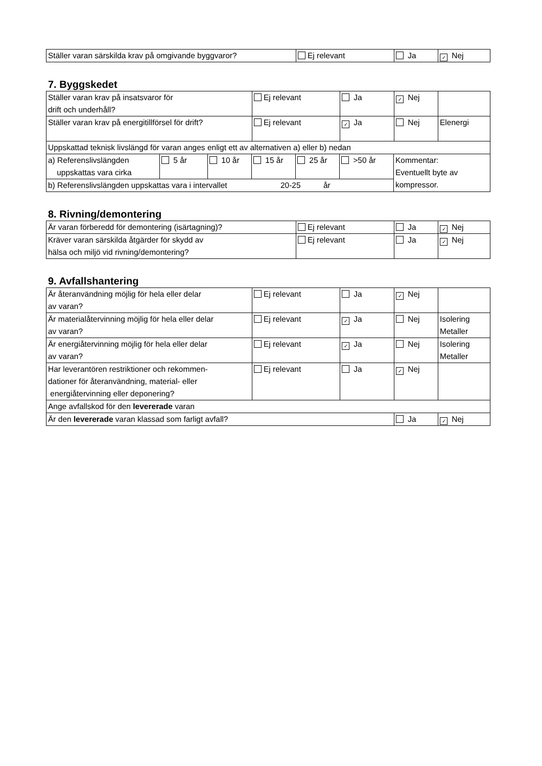| Ställer varan särskilda krav på omgivande byggvaror? | Ej relevant | Ja | ✓ Nej |
7. Byggskedet
| Ställer varan krav på insatsvaror för drift och underhåll? | Ej relevant | Ja | ✓ Nej | |
| Ställer varan krav på energitillförsel för drift? | Ej relevant | ✓ Ja | Nej | Elenergi |
| Uppskattad teknisk livslängd för varan anges enligt ett av alternativen a) eller b) nedan | | | | |
| a) Referenslivslängden uppskattas vara cirka | 5 år | 10 år | 15 år | 25 år | >50 år | Kommentar: Eventuellt byte av kompressor. |
| b) Referenslivslängden uppskattas vara i intervallet 20-25 år | | | | | | |
8. Rivning/demontering
| Är varan förberedd för demontering (isärtagning)? | Ej relevant | Ja | ✓ Nej |
| Kräver varan särskilda åtgärder för skydd av hälsa och miljö vid rivning/demontering? | Ej relevant | Ja | ✓ Nej |
9. Avfallshantering
| Är återanvändning möjlig för hela eller delar av varan? | Ej relevant | Ja | ✓ Nej | |
| Är materialåtervinning möjlig för hela eller delar av varan? | Ej relevant | ✓ Ja | Nej | Isolering Metaller |
| Är energiåtervinning möjlig för hela eller delar av varan? | Ej relevant | ✓ Ja | Nej | Isolering Metaller |
| Har leverantören restriktioner och rekommen- dationer för återanvändning, material- eller energiåtervinning eller deponering? | Ej relevant | Ja | ✓ Nej | |
| Ange avfallskod för den levererade varan | | | | |
| Är den levererade varan klassad som farligt avfall? | | | Ja | ✓ Nej |